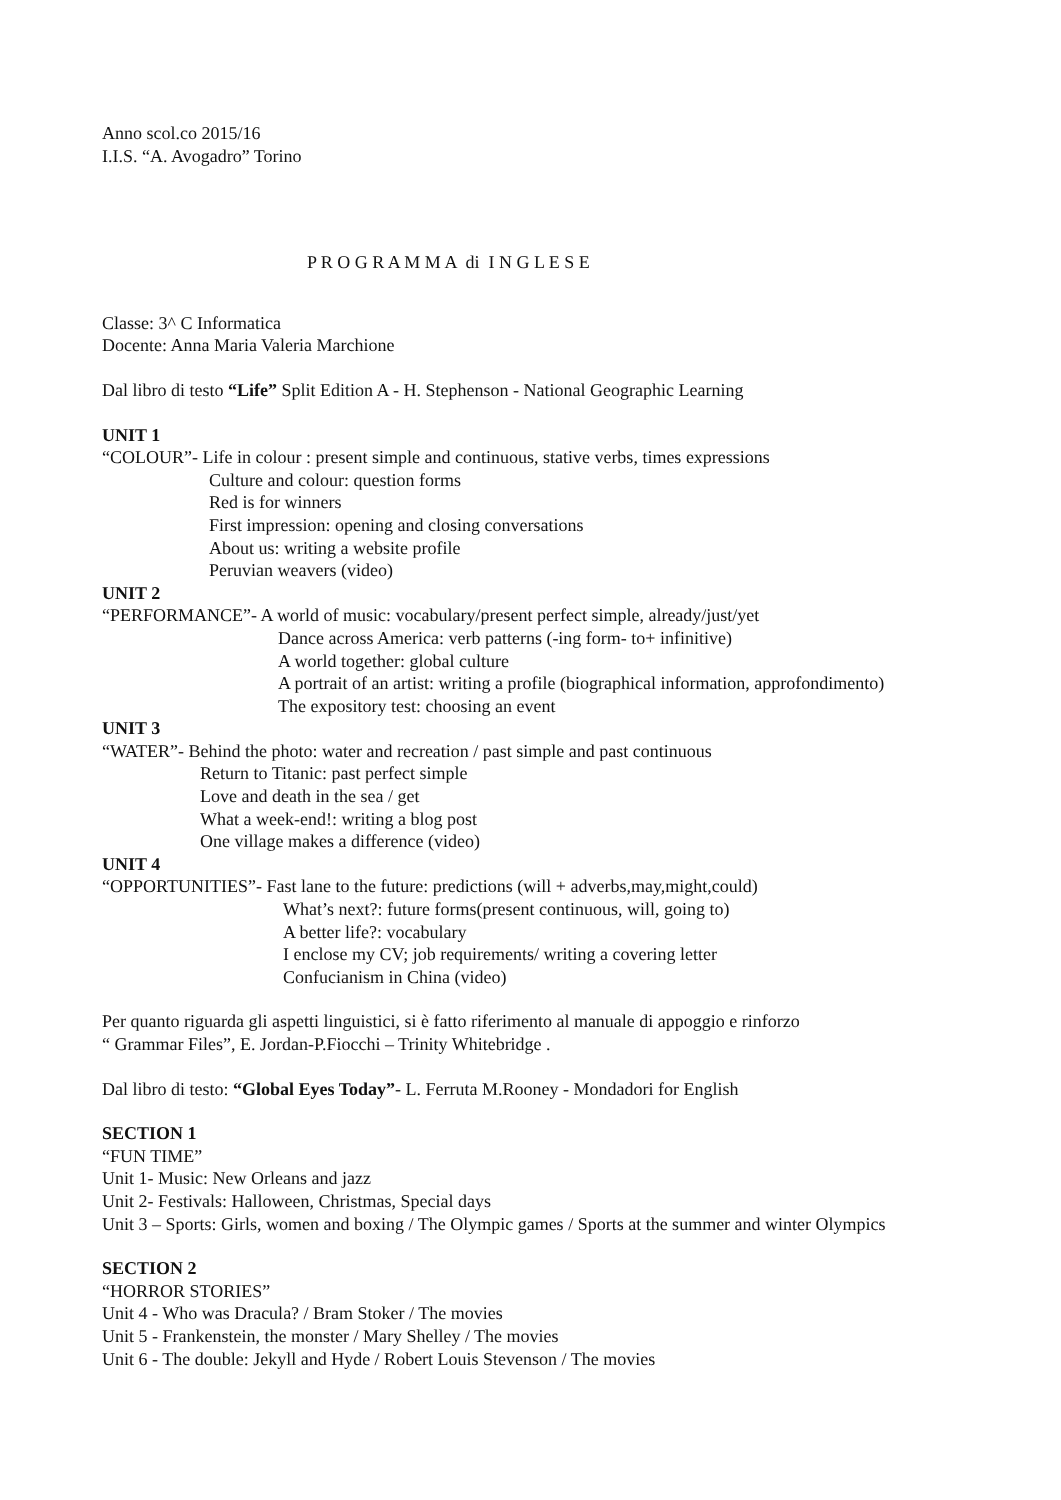Anno scol.co 2015/16
I.I.S. “A. Avogadro” Torino
P R O G R A M M A di I N G L E S E
Classe: 3^ C Informatica
Docente: Anna Maria Valeria Marchione
Dal libro di testo “Life” Split Edition A - H. Stephenson - National Geographic Learning
UNIT 1
“COLOUR”- Life in colour : present simple and continuous, stative verbs, times expressions
Culture and colour: question forms
Red is for winners
First impression: opening and closing conversations
About us: writing a website profile
Peruvian weavers (video)
UNIT 2
“PERFORMANCE”- A world of music: vocabulary/present perfect simple, already/just/yet
Dance across America: verb patterns (-ing form- to+ infinitive)
A world together: global culture
A portrait of an artist: writing a profile (biographical information, approfondimento)
The expository test: choosing an event
UNIT 3
“WATER”- Behind the photo: water and recreation / past simple and past continuous
Return to Titanic: past perfect simple
Love and death in the sea / get
What a week-end!: writing a blog post
One village makes a difference (video)
UNIT 4
“OPPORTUNITIES”- Fast lane to the future: predictions (will + adverbs,may,might,could)
What’s next?: future forms(present continuous, will, going to)
A better life?: vocabulary
I enclose my CV; job requirements/ writing a covering letter
Confucianism in China (video)
Per quanto riguarda gli aspetti linguistici, si è fatto riferimento al manuale di appoggio e rinforzo
“ Grammar Files”, E. Jordan-P.Fiocchi – Trinity Whitebridge .
Dal libro di testo: “Global Eyes Today”- L. Ferruta M.Rooney - Mondadori for English
SECTION 1
“FUN TIME”
Unit 1- Music: New Orleans and jazz
Unit 2- Festivals: Halloween, Christmas, Special days
Unit 3 – Sports: Girls, women and boxing / The Olympic games / Sports at the summer and winter Olympics
SECTION 2
“HORROR STORIES”
Unit 4 - Who was Dracula? / Bram Stoker / The movies
Unit 5 - Frankenstein, the monster / Mary Shelley / The movies
Unit 6 - The double: Jekyll and Hyde / Robert Louis Stevenson / The movies